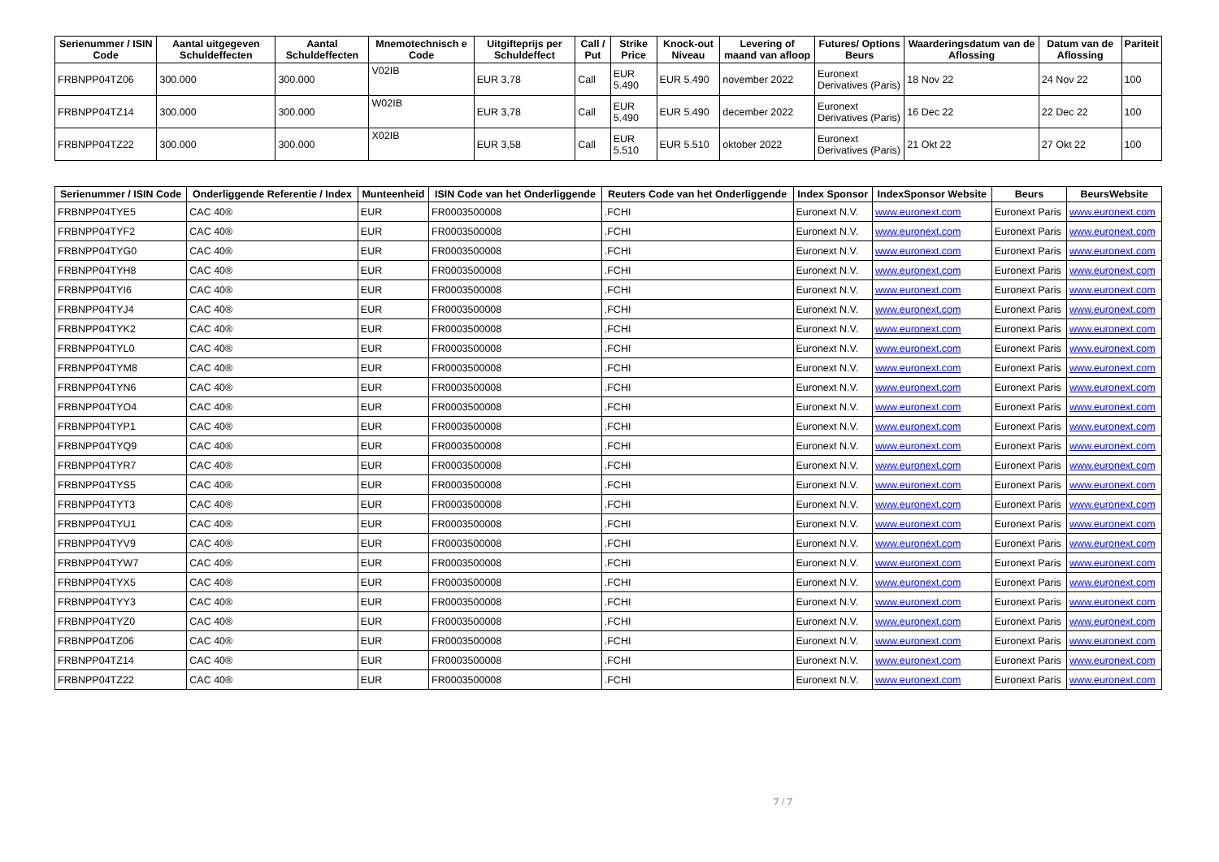| Serienummer / ISIN Code | Aantal uitgegeven Schuldeffecten | Aantal Schuldeffecten | Mnemotechnisch e Code | Uitgifteprijs per Schuldeffect | Call / Put | Strike Price | Knock-out Niveau | Levering of maand van afloop | Futures/ Options Beurs | Waarderingsdatum van de Aflossing | Datum van de Aflossing | Pariteit |
| --- | --- | --- | --- | --- | --- | --- | --- | --- | --- | --- | --- | --- |
| FRBNPP04TZ06 | 300.000 | 300.000 | V02IB | EUR 3,78 | Call | EUR 5.490 | EUR 5.490 | november 2022 | Euronext Derivatives (Paris) | 18 Nov 22 | 24 Nov 22 | 100 |
| FRBNPP04TZ14 | 300.000 | 300.000 | W02IB | EUR 3,78 | Call | EUR 5.490 | EUR 5.490 | december 2022 | Euronext Derivatives (Paris) | 16 Dec 22 | 22 Dec 22 | 100 |
| FRBNPP04TZ22 | 300.000 | 300.000 | X02IB | EUR 3,58 | Call | EUR 5.510 | EUR 5.510 | oktober 2022 | Euronext Derivatives (Paris) | 21 Okt 22 | 27 Okt 22 | 100 |
| Serienummer / ISIN Code | Onderliggende Referentie / Index | Munteenheid | ISIN Code van het Onderliggende | Reuters Code van het Onderliggende | Index Sponsor | IndexSponsor Website | Beurs | BeursWebsite |
| --- | --- | --- | --- | --- | --- | --- | --- | --- |
| FRBNPP04TYE5 | CAC 40® | EUR | FR0003500008 | .FCHI | Euronext N.V. | www.euronext.com | Euronext Paris | www.euronext.com |
| FRBNPP04TYF2 | CAC 40® | EUR | FR0003500008 | .FCHI | Euronext N.V. | www.euronext.com | Euronext Paris | www.euronext.com |
| FRBNPP04TYG0 | CAC 40® | EUR | FR0003500008 | .FCHI | Euronext N.V. | www.euronext.com | Euronext Paris | www.euronext.com |
| FRBNPP04TYH8 | CAC 40® | EUR | FR0003500008 | .FCHI | Euronext N.V. | www.euronext.com | Euronext Paris | www.euronext.com |
| FRBNPP04TYI6 | CAC 40® | EUR | FR0003500008 | .FCHI | Euronext N.V. | www.euronext.com | Euronext Paris | www.euronext.com |
| FRBNPP04TYJ4 | CAC 40® | EUR | FR0003500008 | .FCHI | Euronext N.V. | www.euronext.com | Euronext Paris | www.euronext.com |
| FRBNPP04TYK2 | CAC 40® | EUR | FR0003500008 | .FCHI | Euronext N.V. | www.euronext.com | Euronext Paris | www.euronext.com |
| FRBNPP04TYL0 | CAC 40® | EUR | FR0003500008 | .FCHI | Euronext N.V. | www.euronext.com | Euronext Paris | www.euronext.com |
| FRBNPP04TYM8 | CAC 40® | EUR | FR0003500008 | .FCHI | Euronext N.V. | www.euronext.com | Euronext Paris | www.euronext.com |
| FRBNPP04TYN6 | CAC 40® | EUR | FR0003500008 | .FCHI | Euronext N.V. | www.euronext.com | Euronext Paris | www.euronext.com |
| FRBNPP04TYO4 | CAC 40® | EUR | FR0003500008 | .FCHI | Euronext N.V. | www.euronext.com | Euronext Paris | www.euronext.com |
| FRBNPP04TYP1 | CAC 40® | EUR | FR0003500008 | .FCHI | Euronext N.V. | www.euronext.com | Euronext Paris | www.euronext.com |
| FRBNPP04TYQ9 | CAC 40® | EUR | FR0003500008 | .FCHI | Euronext N.V. | www.euronext.com | Euronext Paris | www.euronext.com |
| FRBNPP04TYR7 | CAC 40® | EUR | FR0003500008 | .FCHI | Euronext N.V. | www.euronext.com | Euronext Paris | www.euronext.com |
| FRBNPP04TYS5 | CAC 40® | EUR | FR0003500008 | .FCHI | Euronext N.V. | www.euronext.com | Euronext Paris | www.euronext.com |
| FRBNPP04TYT3 | CAC 40® | EUR | FR0003500008 | .FCHI | Euronext N.V. | www.euronext.com | Euronext Paris | www.euronext.com |
| FRBNPP04TYU1 | CAC 40® | EUR | FR0003500008 | .FCHI | Euronext N.V. | www.euronext.com | Euronext Paris | www.euronext.com |
| FRBNPP04TYV9 | CAC 40® | EUR | FR0003500008 | .FCHI | Euronext N.V. | www.euronext.com | Euronext Paris | www.euronext.com |
| FRBNPP04TYW7 | CAC 40® | EUR | FR0003500008 | .FCHI | Euronext N.V. | www.euronext.com | Euronext Paris | www.euronext.com |
| FRBNPP04TYX5 | CAC 40® | EUR | FR0003500008 | .FCHI | Euronext N.V. | www.euronext.com | Euronext Paris | www.euronext.com |
| FRBNPP04TYY3 | CAC 40® | EUR | FR0003500008 | .FCHI | Euronext N.V. | www.euronext.com | Euronext Paris | www.euronext.com |
| FRBNPP04TYZ0 | CAC 40® | EUR | FR0003500008 | .FCHI | Euronext N.V. | www.euronext.com | Euronext Paris | www.euronext.com |
| FRBNPP04TZ06 | CAC 40® | EUR | FR0003500008 | .FCHI | Euronext N.V. | www.euronext.com | Euronext Paris | www.euronext.com |
| FRBNPP04TZ14 | CAC 40® | EUR | FR0003500008 | .FCHI | Euronext N.V. | www.euronext.com | Euronext Paris | www.euronext.com |
| FRBNPP04TZ22 | CAC 40® | EUR | FR0003500008 | .FCHI | Euronext N.V. | www.euronext.com | Euronext Paris | www.euronext.com |
7 / 7